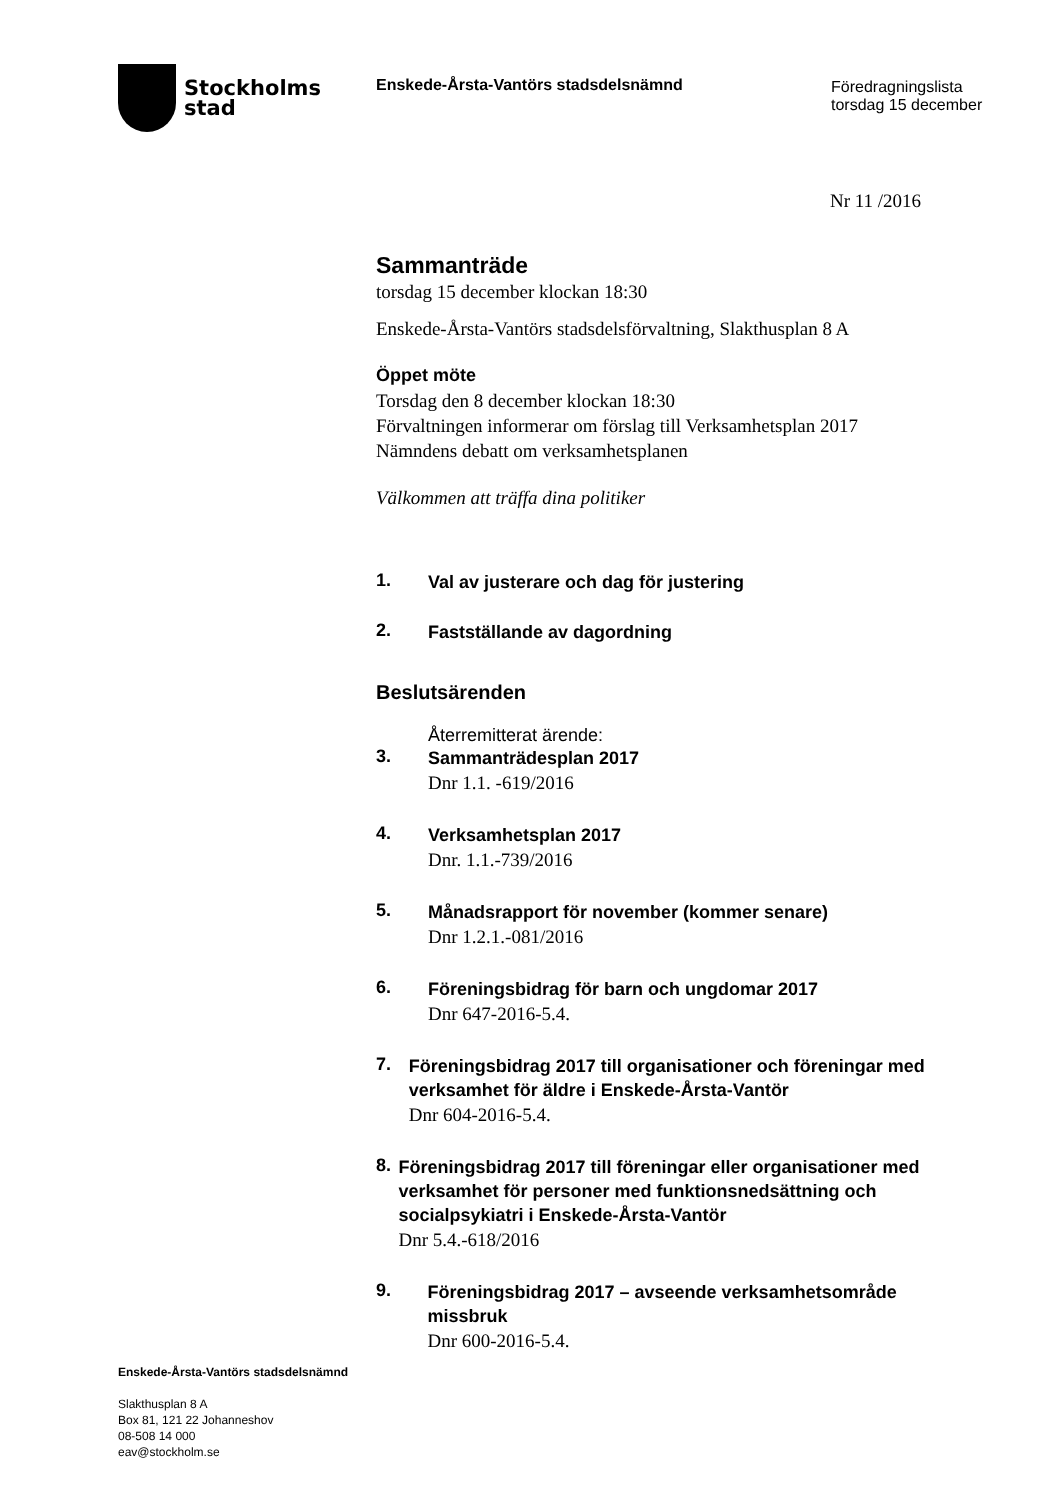Stockholms
stad
Enskede-Årsta-Vantörs stadsdelsnämnd Föredragningslista
torsdag 15 december
Nr 11 /2016
Sammanträde
torsdag 15 december klockan 18:30
Enskede-Årsta-Vantörs stadsdelsförvaltning, Slakthusplan 8 A
Öppet möte
Torsdag den 8 december klockan 18:30
Förvaltningen informerar om förslag till Verksamhetsplan 2017
Nämndens debatt om verksamhetsplanen
Välkommen att träffa dina politiker
1.
Val av justerare och dag för justering
2.
Fastställande av dagordning
Beslutsärenden
3. Återremitterat ärende:
Sammanträdesplan 2017
Dnr 1.1. -619/2016
4.
Verksamhetsplan 2017
Dnr. 1.1.-739/2016
5.
Månadsrapport för november (kommer senare)
Dnr 1.2.1.-081/2016
6.
Föreningsbidrag för barn och ungdomar 2017
Dnr 647-2016-5.4.
7.
Föreningsbidrag 2017 till organisationer och föreningar med verksamhet för äldre i Enskede-Årsta-Vantör
Dnr 604-2016-5.4.
8.
Föreningsbidrag 2017 till föreningar eller organisationer med verksamhet för personer med funktionsnedsättning och socialpsykiatri i Enskede-Årsta-Vantör
Dnr 5.4.-618/2016
9.
Föreningsbidrag 2017 – avseende verksamhetsområde missbruk
Dnr 600-2016-5.4.
Enskede-Årsta-Vantörs stadsdelsnämnd
Slakthusplan 8 A
Box 81, 121 22 Johanneshov
08-508 14 000
eav@stockholm.se